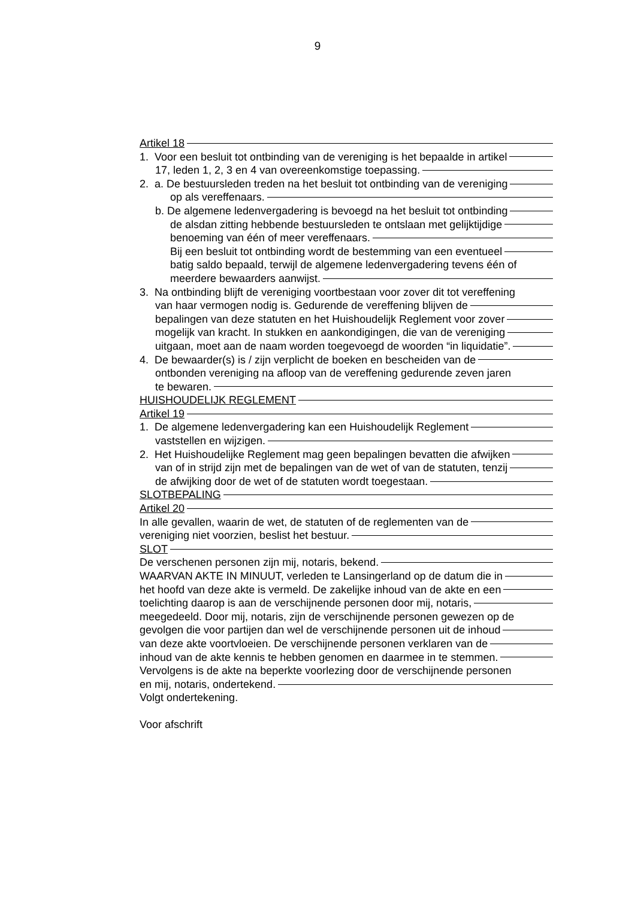9
Artikel 18
1. Voor een besluit tot ontbinding van de vereniging is het bepaalde in artikel
17, leden 1, 2, 3 en 4 van overeenkomstige toepassing.
2. a. De bestuursleden treden na het besluit tot ontbinding van de vereniging
op als vereffenaars.
b. De algemene ledenvergadering is bevoegd na het besluit tot ontbinding
de alsdan zitting hebbende bestuursleden te ontslaan met gelijktijdige
benoeming van één of meer vereffenaars.
Bij een besluit tot ontbinding wordt de bestemming van een eventueel
batig saldo bepaald, terwijl de algemene ledenvergadering tevens één of
meerdere bewaarders aanwijst.
3. Na ontbinding blijft de vereniging voortbestaan voor zover dit tot vereffening
van haar vermogen nodig is. Gedurende de vereffening blijven de
bepalingen van deze statuten en het Huishoudelijk Reglement voor zover
mogelijk van kracht. In stukken en aankondigingen, die van de vereniging
uitgaan, moet aan de naam worden toegevoegd de woorden “in liquidatie”.
4. De bewaarder(s) is / zijn verplicht de boeken en bescheiden van de
ontbonden vereniging na afloop van de vereffening gedurende zeven jaren
te bewaren.
HUISHOUDELIJK REGLEMENT
Artikel 19
1. De algemene ledenvergadering kan een Huishoudelijk Reglement
vaststellen en wijzigen.
2. Het Huishoudelijke Reglement mag geen bepalingen bevatten die afwijken
van of in strijd zijn met de bepalingen van de wet of van de statuten, tenzij
de afwijking door de wet of de statuten wordt toegestaan.
SLOTBEPALING
Artikel 20
In alle gevallen, waarin de wet, de statuten of de reglementen van de
vereniging niet voorzien, beslist het bestuur.
SLOT
De verschenen personen zijn mij, notaris, bekend.
WAARVAN AKTE IN MINUUT, verleden te Lansingerland op de datum die in
het hoofd van deze akte is vermeld. De zakelijke inhoud van de akte en een
toelichting daarop is aan de verschijnende personen door mij, notaris,
meegedeeld. Door mij, notaris, zijn de verschijnende personen gewezen op de
gevolgen die voor partijen dan wel de verschijnende personen uit de inhoud
van deze akte voortvloeien. De verschijnende personen verklaren van de
inhoud van de akte kennis te hebben genomen en daarmee in te stemmen.
Vervolgens is de akte na beperkte voorlezing door de verschijnende personen
en mij, notaris, ondertekend.
Volgt ondertekening.
Voor afschrift